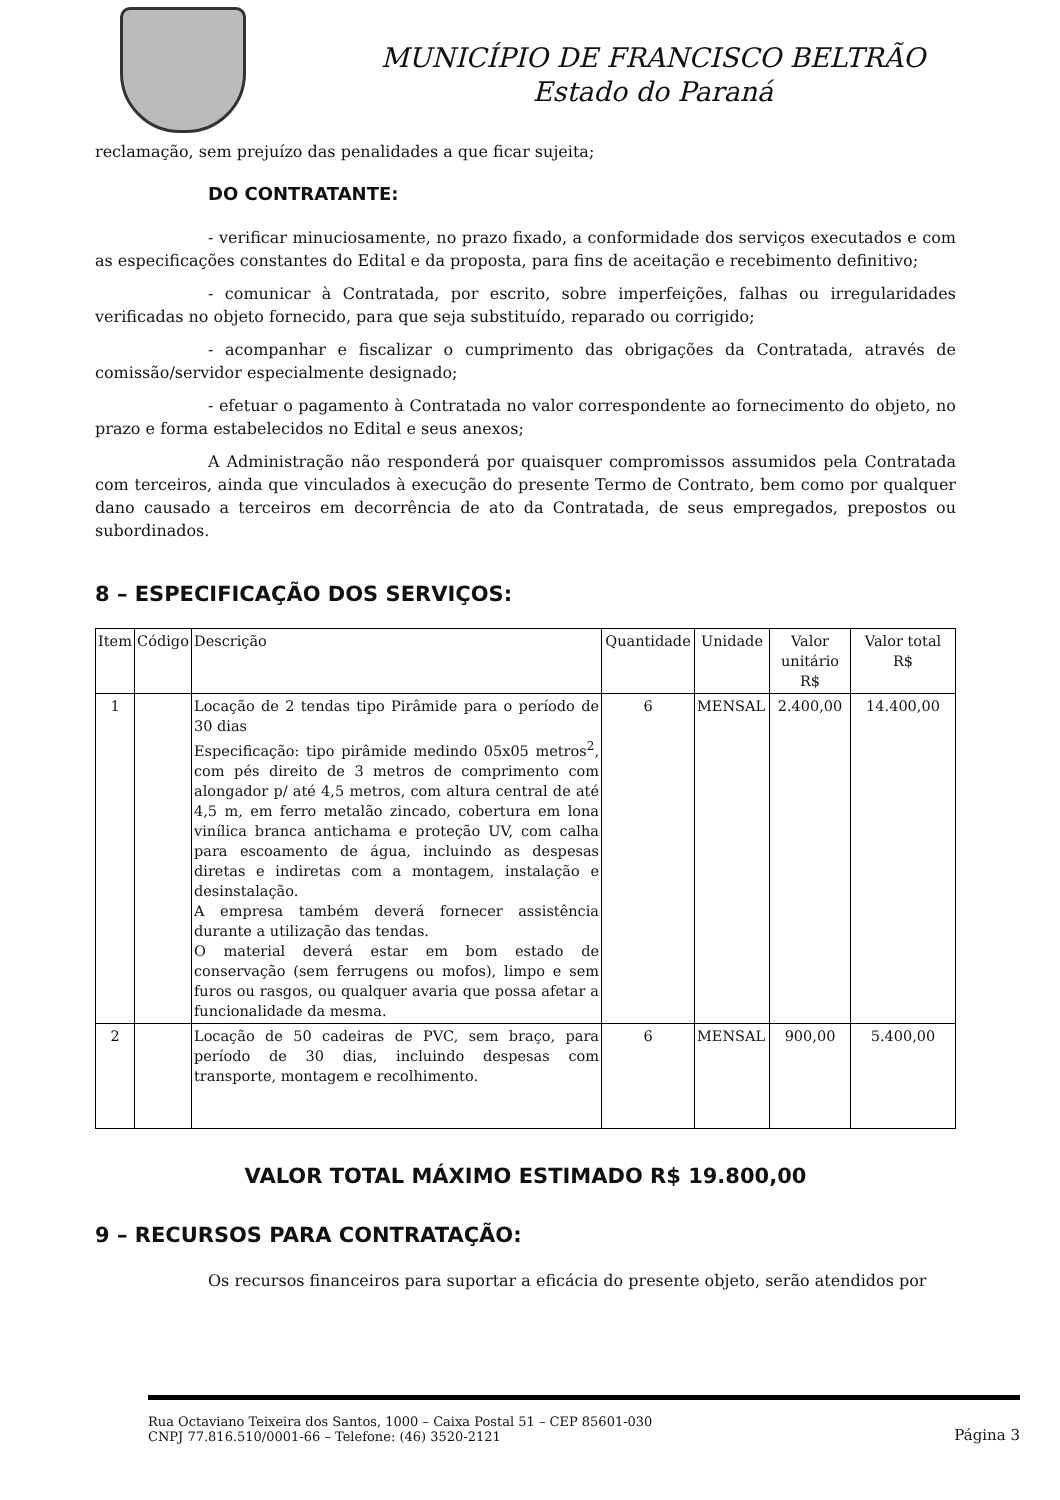MUNICÍPIO DE FRANCISCO BELTRÃO
Estado do Paraná
reclamação, sem prejuízo das penalidades a que ficar sujeita;
DO CONTRATANTE:
- verificar minuciosamente, no prazo fixado, a conformidade dos serviços executados e com as especificações constantes do Edital e da proposta, para fins de aceitação e recebimento definitivo;
- comunicar à Contratada, por escrito, sobre imperfeições, falhas ou irregularidades verificadas no objeto fornecido, para que seja substituído, reparado ou corrigido;
- acompanhar e fiscalizar o cumprimento das obrigações da Contratada, através de comissão/servidor especialmente designado;
- efetuar o pagamento à Contratada no valor correspondente ao fornecimento do objeto, no prazo e forma estabelecidos no Edital e seus anexos;
A Administração não responderá por quaisquer compromissos assumidos pela Contratada com terceiros, ainda que vinculados à execução do presente Termo de Contrato, bem como por qualquer dano causado a terceiros em decorrência de ato da Contratada, de seus empregados, prepostos ou subordinados.
8 – ESPECIFICAÇÃO DOS SERVIÇOS:
| Item | Código | Descrição | Quantidade | Unidade | Valor unitário R$ | Valor total R$ |
| --- | --- | --- | --- | --- | --- | --- |
| 1 | | Locação de 2 tendas tipo Pirâmide para o período de 30 dias Especificação: tipo pirâmide medindo 05x05 metros<sup>2</sup>, com pés direito de 3 metros de comprimento com alongador p/ até 4,5 metros, com altura central de até 4,5 m, em ferro metalão zincado, cobertura em lona vinílica branca antichama e proteção UV, com calha para escoamento de água, incluindo as despesas diretas e indiretas com a montagem, instalação e desinstalação. A empresa também deverá fornecer assistência durante a utilização das tendas. O material deverá estar em bom estado de conservação (sem ferrugens ou mofos), limpo e sem furos ou rasgos, ou qualquer avaria que possa afetar a funcionalidade da mesma. | 6 | MENSAL | 2.400,00 | 14.400,00 |
| 2 | | Locação de 50 cadeiras de PVC, sem braço, para período de 30 dias, incluindo despesas com transporte, montagem e recolhimento. | 6 | MENSAL | 900,00 | 5.400,00 |
VALOR TOTAL MÁXIMO ESTIMADO R$ 19.800,00
9 – RECURSOS PARA CONTRATAÇÃO:
Os recursos financeiros para suportar a eficácia do presente objeto, serão atendidos por
Rua Octaviano Teixeira dos Santos, 1000 – Caixa Postal 51 – CEP 85601-030
CNPJ 77.816.510/0001-66 – Telefone: (46) 3520-2121
Página 3